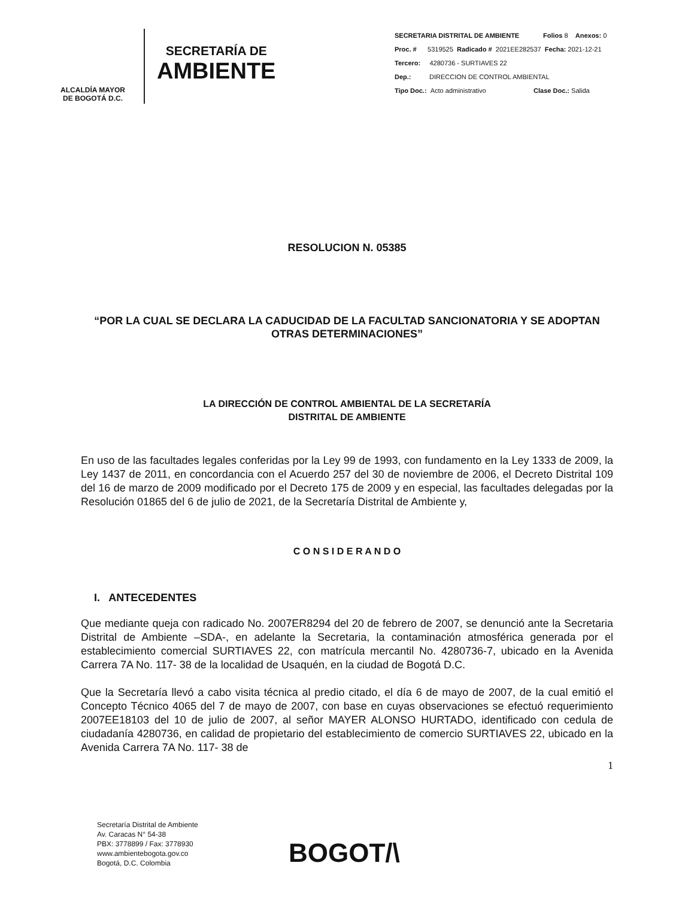ALCALDÍA MAYOR
DE BOGOTÁ D.C.
SECRETARÍA DE
AMBIENTE
SECRETARIA DISTRITAL DE AMBIENTE Folios 8 Anexos: 0
Proc. # 5319525 Radicado # 2021EE282537 Fecha: 2021-12-21
Tercero: 4280736 - SURTIAVES 22
Dep.: DIRECCION DE CONTROL AMBIENTAL
Tipo Doc.: Acto administrativo Clase Doc.: Salida
RESOLUCION N. 05385
“POR LA CUAL SE DECLARA LA CADUCIDAD DE LA FACULTAD SANCIONATORIA Y SE ADOPTAN OTRAS DETERMINACIONES”
LA DIRECCIÓN DE CONTROL AMBIENTAL DE LA SECRETARÍA
DISTRITAL DE AMBIENTE
En uso de las facultades legales conferidas por la Ley 99 de 1993, con fundamento en la Ley 1333 de 2009, la Ley 1437 de 2011, en concordancia con el Acuerdo 257 del 30 de noviembre de 2006, el Decreto Distrital 109 del 16 de marzo de 2009 modificado por el Decreto 175 de 2009 y en especial, las facultades delegadas por la Resolución 01865 del 6 de julio de 2021, de la Secretaría Distrital de Ambiente y,
C O N S I D E R A N D O
I. ANTECEDENTES
Que mediante queja con radicado No. 2007ER8294 del 20 de febrero de 2007, se denunció ante la Secretaria Distrital de Ambiente –SDA-, en adelante la Secretaria, la contaminación atmosférica generada por el establecimiento comercial SURTIAVES 22, con matrícula mercantil No. 4280736-7, ubicado en la Avenida Carrera 7A No. 117- 38 de la localidad de Usaquén, en la ciudad de Bogotá D.C.
Que la Secretaría llevó a cabo visita técnica al predio citado, el día 6 de mayo de 2007, de la cual emitió el Concepto Técnico 4065 del 7 de mayo de 2007, con base en cuyas observaciones se efectuó requerimiento 2007EE18103 del 10 de julio de 2007, al señor MAYER ALONSO HURTADO, identificado con cedula de ciudadanía 4280736, en calidad de propietario del establecimiento de comercio SURTIAVES 22, ubicado en la Avenida Carrera 7A No. 117- 38 de
1
Secretaría Distrital de Ambiente
Av. Caracas N° 54-38
PBX: 3778899 / Fax: 3778930
www.ambientebogota.gov.co
Bogotá, D.C. Colombia
BOGOT/\